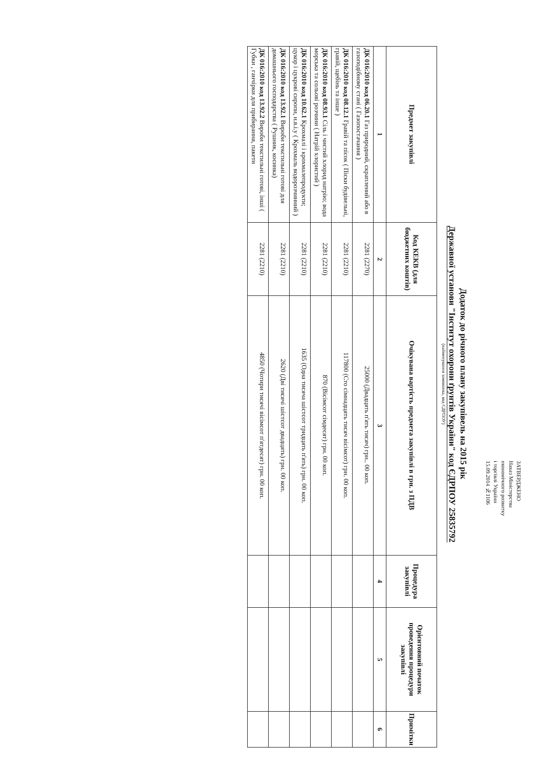ЗАТВЕРДЖЕНО
Наказ Міністерства
економічного розвитку
і торгівлі України
15.09.2014 №1106
Додаток до річного плану закупівель на 2015 рік
Державної установи "Інститут охорони ґрунтів України" код ЄДРПОУ 25835792
(найменування замовника, код ЄДРПОУ)
| Предмет закупівлі | Код КЕКВ (для бюджетних коштів) | Очікувана вартість предмета закупівлі в грн. з ПДВ | Процедура закупівлі | Орієнтовний початок проведення процедури закупівлі | Примітки |
| --- | --- | --- | --- | --- | --- |
| 1 | 2 | 3 | 4 | 5 | 6 |
| ДК 016:2010 код 06.20.1 Газ природний, скраплений або в газоподібному стані ( Газопостачання ) | 2281 (2270) | 25000 (Двадцять п'ять тисяч) грн.. 00 коп. | | | |
| ДК 016:2010 код 08.12.1 Гравій та пісок ( Піски будівельні, гравій, щебінь та інше ) | 2281 (2210) | 117800 (Сто сімнадцять тисяч вісімсот) грн. 00 коп. | | | |
| ДК 016:2010 код 08.93.1 Сіль і чистий хлорид натрію; вода морська та сольові розчини ( Натрій хлористий ) | 2281 (2210) | 870 (Вісімсот сімдесят) грн. 00 коп. | | | |
| ДК 016:2010 код 10.62.1 Крохмалі і крохмалепродукти; цукор і цукрові сиропи, н.в.і.у ( Крохмаль водорозчинний ) | 2281 (2210) | 1635 (Одна тисяча шістсот тридцять п'ять) грн. 00 коп. | | | |
| ДК 016:2010 код 13.92.1 Вироби текстильні готові для домашнього господарства ( Рушник, косинка) | 2281 (2210) | 2620 (Дві тисячі шістсот двадцять) грн. 00 коп. | | | |
| ДК 016:2010 код 13.92.2 Вироби текстильні готові, інші ( Губки , ганчірки для прибирання, пакети | 2281 (2210) | 4850 (Чотири тисячі вісімсот п'ятдесят) грн. 00 коп. | | | |